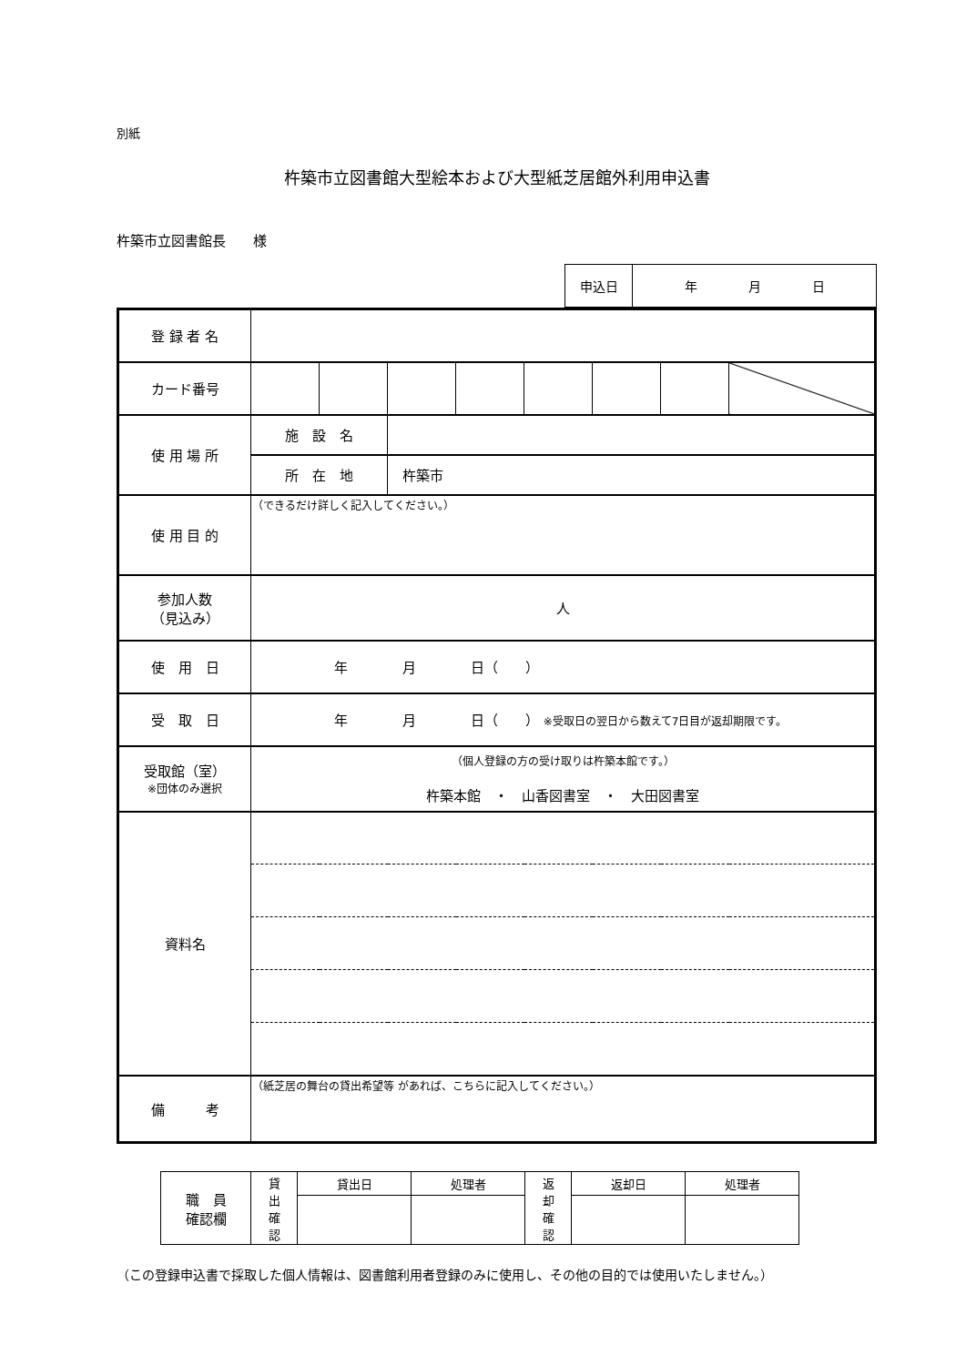別紙
杵築市立図書館大型絵本および大型紙芝居館外利用申込書
杵築市立図書館長　　様
| 申込日 | 年 月 日 |
| 登 録 者 名 | | | | | | | | |
| カード番号 | | | | | | | | |
| 使 用 場 所 | 施 設 名 | | | | | | | |
| | 所 在 地 | | 杵築市 | | | | | |
| 使 用 目 的 | （できるだけ詳しく記入してください。） | | | | | | | |
| 参加人数 （見込み） | 人 | | | | | | | |
| 使 用 日 | 年 月 日（ ） | | | | | | | |
| 受 取 日 | 年 月 日（ ） ※受取日の翌日から数えて7日目が返却期限です。 | | | | | | | |
| 受取館（室） ※団体のみ選択 | （個人登録の方の受け取りは杵築本館です。） 杵築本館 ・ 山香図書室 ・ 大田図書室 | | | | | | | |
| 資料名 | | | | | | | | |
| 備 考 | （紙芝居の舞台の貸出希望等 があれば、こちらに記入してください。） | | | | | | | |
| 職 員 確認欄 | 貸 出 確 認 | 貸出日 | 処理者 | 返 却 確 認 | 返却日 | 処理者 |
（この登録申込書で採取した個人情報は、図書館利用者登録のみに使用し、その他の目的では使用いたしません。）